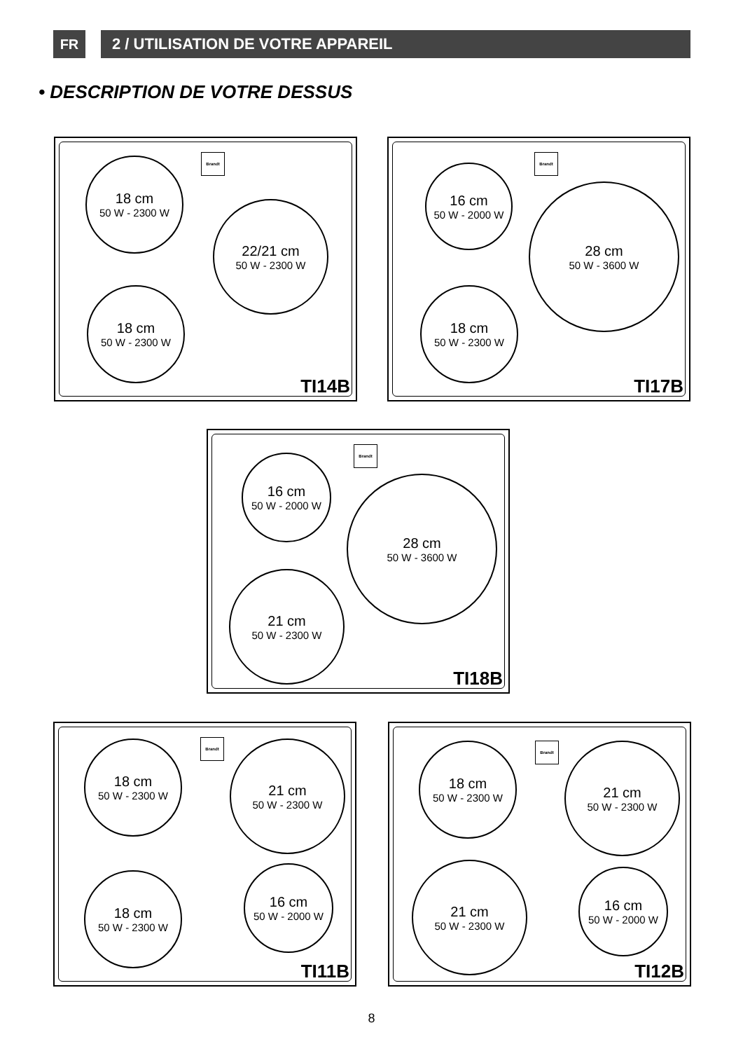FR 2 / UTILISATION DE VOTRE APPAREIL
• DESCRIPTION DE VOTRE DESSUS
Brandt
18 cm
50 W - 2300 W
22/21 cm
50 W - 2300 W
18 cm
50 W - 2300 W
TI14B
Brandt
16 cm
50 W - 2000 W
28 cm
50 W - 3600 W
18 cm
50 W - 2300 W
TI17B
Brandt
16 cm
50 W - 2000 W
28 cm
50 W - 3600 W
21 cm
50 W - 2300 W
TI18B
Brandt
18 cm
50 W - 2300 W
21 cm
50 W - 2300 W
18 cm
50 W - 2300 W
16 cm
50 W - 2000 W
TI11B
Brandt
18 cm
50 W - 2300 W
21 cm
50 W - 2300 W
21 cm
50 W - 2300 W
16 cm
50 W - 2000 W
TI12B
8